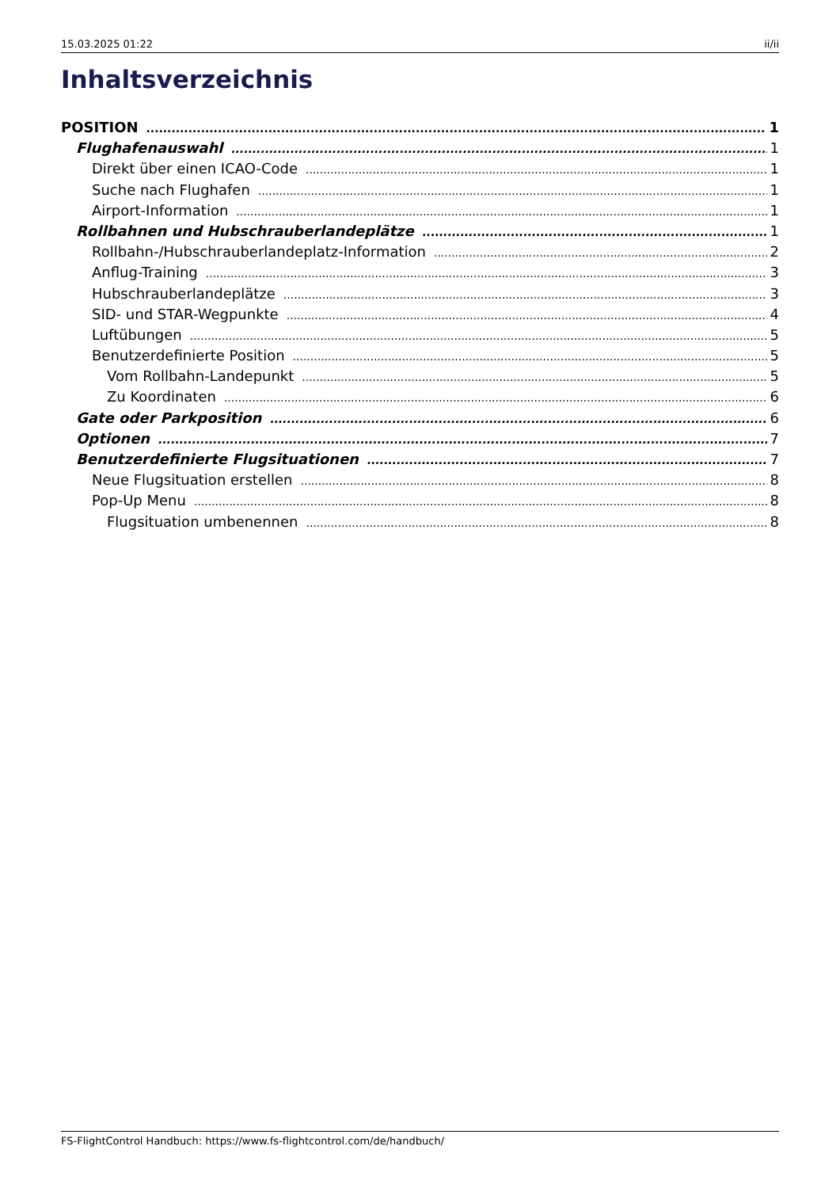15.03.2025 01:22 ii/ii
Inhaltsverzeichnis
POSITION 1
Flughafenauswahl 1
Direkt über einen ICAO-Code 1
Suche nach Flughafen 1
Airport-Information 1
Rollbahnen und Hubschrauberlandeplätze 1
Rollbahn-/Hubschrauberlandeplatz-Information 2
Anflug-Training 3
Hubschrauberlandeplätze 3
SID- und STAR-Wegpunkte 4
Luftübungen 5
Benutzerdefinierte Position 5
Vom Rollbahn-Landepunkt 5
Zu Koordinaten 6
Gate oder Parkposition 6
Optionen 7
Benutzerdefinierte Flugsituationen 7
Neue Flugsituation erstellen 8
Pop-Up Menu 8
Flugsituation umbenennen 8
FS-FlightControl Handbuch: https://www.fs-flightcontrol.com/de/handbuch/